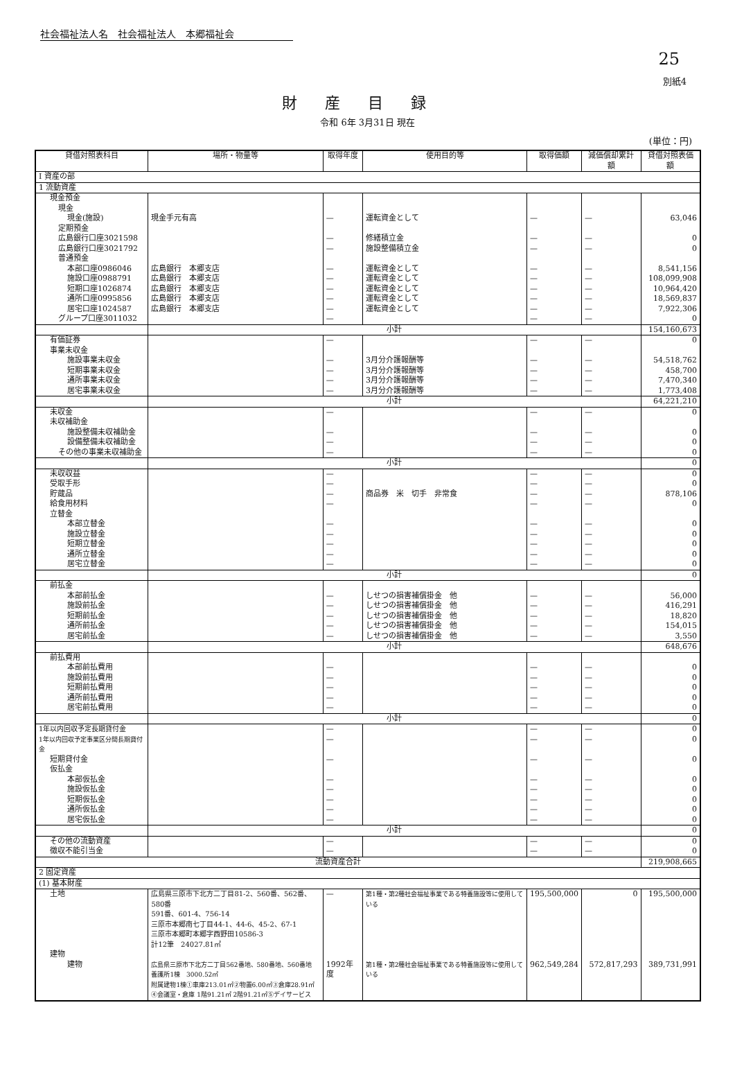社会福祉法人名　社会福祉法人　本郷福祉会
25
別紙4
財産目録
令和 6年 3月31日 現在
(単位：円)
| 貸借対照表科目 | 場所・物量等 | 取得年度 | 使用目的等 | 取得価額 | 減価償却累計額 | 貸借対照表価額 |
| --- | --- | --- | --- | --- | --- | --- |
| Ⅰ 資産の部 | | | | | | |
| 1 流動資産 | | | | | | |
| 現金預金 | | | | | | |
| 現金 | | | | | | |
| 現金(施設) | 現金手元有高 | — | 運転資金として | — | — | 63,046 |
| 定期預金 | | | | | | |
| 広島銀行口座3021598 | | — | 修繕積立金 | — | — | 0 |
| 広島銀行口座3021792 | | — | 施設整備積立金 | — | — | 0 |
| 普通預金 | | | | | | |
| 本部口座0986046 | 広島銀行 本郷支店 | — | 運転資金として | — | — | 8,541,156 |
| 施設口座0988791 | 広島銀行 本郷支店 | — | 運転資金として | — | — | 108,099,908 |
| 短期口座1026874 | 広島銀行 本郷支店 | — | 運転資金として | — | — | 10,964,420 |
| 通所口座0995856 | 広島銀行 本郷支店 | — | 運転資金として | — | — | 18,569,837 |
| 居宅口座1024587 | 広島銀行 本郷支店 | — | 運転資金として | — | — | 7,922,306 |
| グループ口座3011032 | | — | | — | — | 0 |
| | 小計 | | | | | 154,160,673 |
| 有価証券 | | — | | — | — | 0 |
| 事業未収金 | | | | | | |
| 施設事業未収金 | | — | 3月分介護報酬等 | — | — | 54,518,762 |
| 短期事業未収金 | | — | 3月分介護報酬等 | — | — | 458,700 |
| 通所事業未収金 | | — | 3月分介護報酬等 | — | — | 7,470,340 |
| 居宅事業未収金 | | — | 3月分介護報酬等 | — | — | 1,773,408 |
| | 小計 | | | | | 64,221,210 |
| 未収金 | | — | | — | — | 0 |
| 未収補助金 | | | | | | |
| 施設整備未収補助金 | | — | | — | — | 0 |
| 設備整備未収補助金 | | — | | — | — | 0 |
| その他の事業未収補助金 | | — | | — | — | 0 |
| | 小計 | | | | | 0 |
| 未収収益 | | — | | — | — | 0 |
| 受取手形 | | — | | — | — | 0 |
| 貯蔵品 | | — | 商品券 米 切手 非常食 | — | — | 878,106 |
| 給食用材料 | | — | | — | — | 0 |
| 立替金 | | | | | | |
| 本部立替金 | | — | | — | — | 0 |
| 施設立替金 | | — | | — | — | 0 |
| 短期立替金 | | — | | — | — | 0 |
| 通所立替金 | | — | | — | — | 0 |
| 居宅立替金 | | — | | — | — | 0 |
| | 小計 | | | | | 0 |
| 前払金 | | | | | | |
| 本部前払金 | | — | しせつの損害補償掛金 他 | — | — | 56,000 |
| 施設前払金 | | — | しせつの損害補償掛金 他 | — | — | 416,291 |
| 短期前払金 | | — | しせつの損害補償掛金 他 | — | — | 18,820 |
| 通所前払金 | | — | しせつの損害補償掛金 他 | — | — | 154,015 |
| 居宅前払金 | | — | しせつの損害補償掛金 他 | — | — | 3,550 |
| | 小計 | | | | | 648,676 |
| 前払費用 | | | | | | |
| 本部前払費用 | | — | | — | — | 0 |
| 施設前払費用 | | — | | — | — | 0 |
| 短期前払費用 | | — | | — | — | 0 |
| 通所前払費用 | | — | | — | — | 0 |
| 居宅前払費用 | | — | | — | — | 0 |
| | 小計 | | | | | 0 |
| 1年以内回収予定長期貸付金 | | — | | — | — | 0 |
| 1年以内回収予定事業区分間長期貸付金 | | — | | — | — | 0 |
| 短期貸付金 | | — | | — | — | 0 |
| 仮払金 | | | | | | |
| 本部仮払金 | | — | | — | — | 0 |
| 施設仮払金 | | — | | — | — | 0 |
| 短期仮払金 | | — | | — | — | 0 |
| 通所仮払金 | | — | | — | — | 0 |
| 居宅仮払金 | | — | | — | — | 0 |
| | 小計 | | | | | 0 |
| その他の流動資産 | | — | | — | — | 0 |
| 徴収不能引当金 | | — | | — | — | 0 |
| 流動資産合計 | | | | | | 219,908,665 |
| 2 固定資産 | | | | | | |
| (1) 基本財産 | | | | | | |
| 土地 | 広島県三原市下北方二丁目81-2、560番、562番、580番 591番、601-4、756-14 三原市本郷南七丁目44-1、44-6、45-2、67-1 三原市本郷町本郷字西野田10586-3 計12筆 24027.81㎡ | — | 第1種・第2種社会福祉事業である特養施設等に使用している | 195,500,000 | 0 | 195,500,000 |
| 建物 | | | | | | |
| 建物 | 広島県三原市下北方二丁目562番地、580番地、560番地 養護所1棟 3000.52㎡ 附属建物1棟①車庫213.01㎡②物置6.00㎡③倉庫28.91㎡ ④会議室・倉庫 1階91.21㎡ 2階91.21㎡⑤デイサービス | 1992年度 | 第1種・第2種社会福祉事業である特養施設等に使用している | 962,549,284 | 572,817,293 | 389,731,991 |